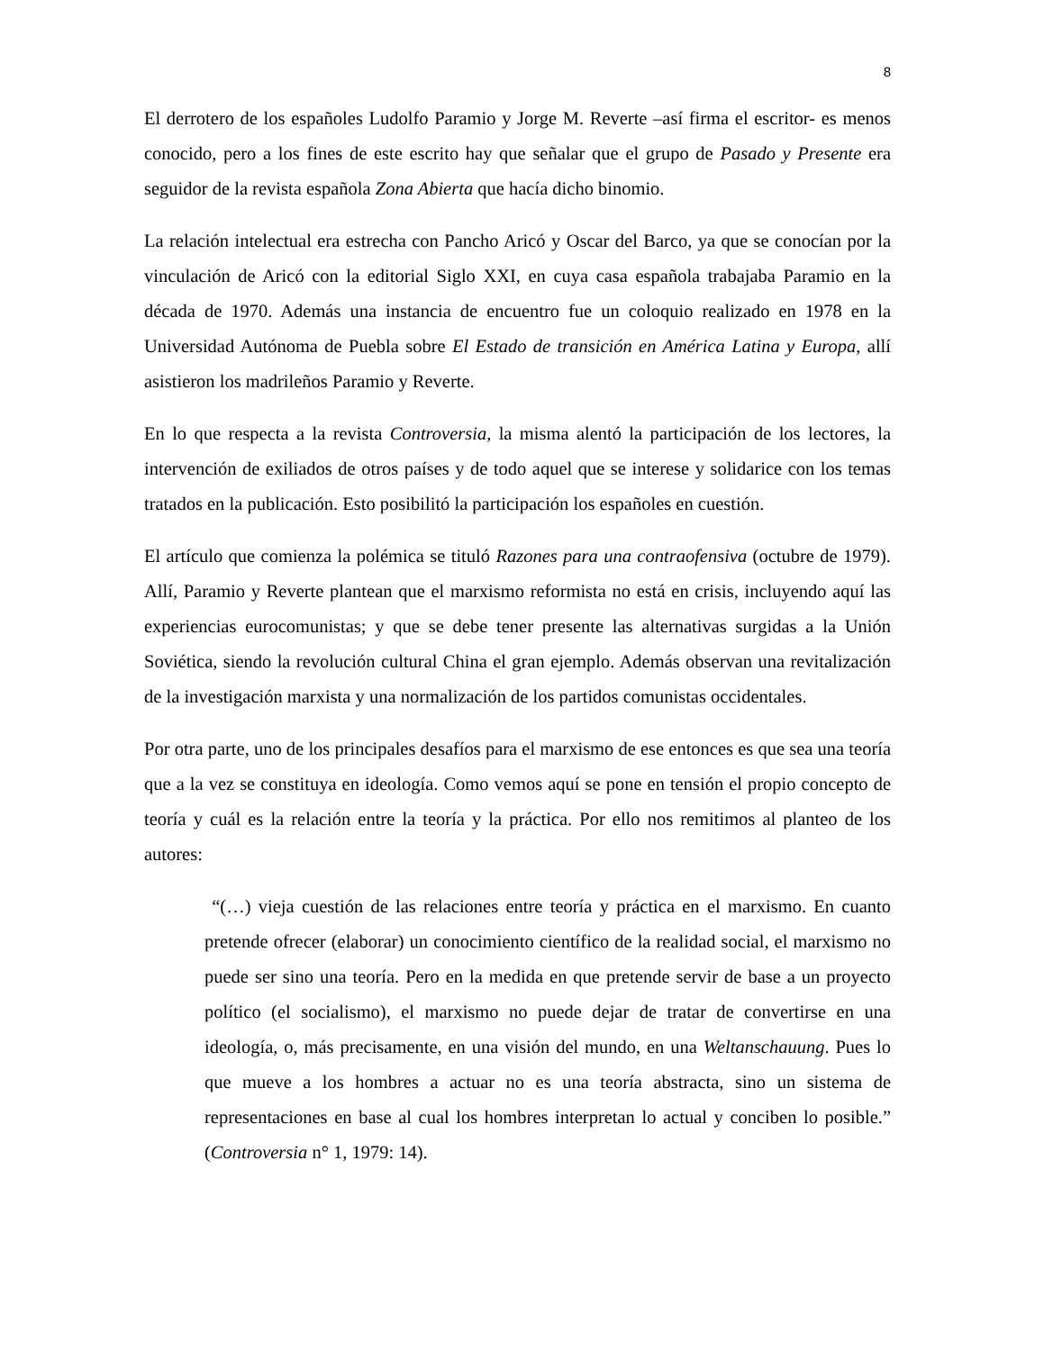8
El derrotero de los españoles Ludolfo Paramio y Jorge M. Reverte –así firma el escritor- es menos conocido, pero a los fines de este escrito hay que señalar que el grupo de Pasado y Presente era seguidor de la revista española Zona Abierta que hacía dicho binomio.
La relación intelectual era estrecha con Pancho Aricó y Oscar del Barco, ya que se conocían por la vinculación de Aricó con la editorial Siglo XXI, en cuya casa española trabajaba Paramio en la década de 1970. Además una instancia de encuentro fue un coloquio realizado en 1978 en la Universidad Autónoma de Puebla sobre El Estado de transición en América Latina y Europa, allí asistieron los madrileños Paramio y Reverte.
En lo que respecta a la revista Controversia, la misma alentó la participación de los lectores, la intervención de exiliados de otros países y de todo aquel que se interese y solidarice con los temas tratados en la publicación. Esto posibilitó la participación los españoles en cuestión.
El artículo que comienza la polémica se tituló Razones para una contraofensiva (octubre de 1979). Allí, Paramio y Reverte plantean que el marxismo reformista no está en crisis, incluyendo aquí las experiencias eurocomunistas; y que se debe tener presente las alternativas surgidas a la Unión Soviética, siendo la revolución cultural China el gran ejemplo. Además observan una revitalización de la investigación marxista y una normalización de los partidos comunistas occidentales.
Por otra parte, uno de los principales desafíos para el marxismo de ese entonces es que sea una teoría que a la vez se constituya en ideología. Como vemos aquí se pone en tensión el propio concepto de teoría y cuál es la relación entre la teoría y la práctica. Por ello nos remitimos al planteo de los autores:
“(…) vieja cuestión de las relaciones entre teoría y práctica en el marxismo. En cuanto pretende ofrecer (elaborar) un conocimiento científico de la realidad social, el marxismo no puede ser sino una teoría. Pero en la medida en que pretende servir de base a un proyecto político (el socialismo), el marxismo no puede dejar de tratar de convertirse en una ideología, o, más precisamente, en una visión del mundo, en una Weltanschauung. Pues lo que mueve a los hombres a actuar no es una teoría abstracta, sino un sistema de representaciones en base al cual los hombres interpretan lo actual y conciben lo posible.” (Controversia n° 1, 1979: 14).